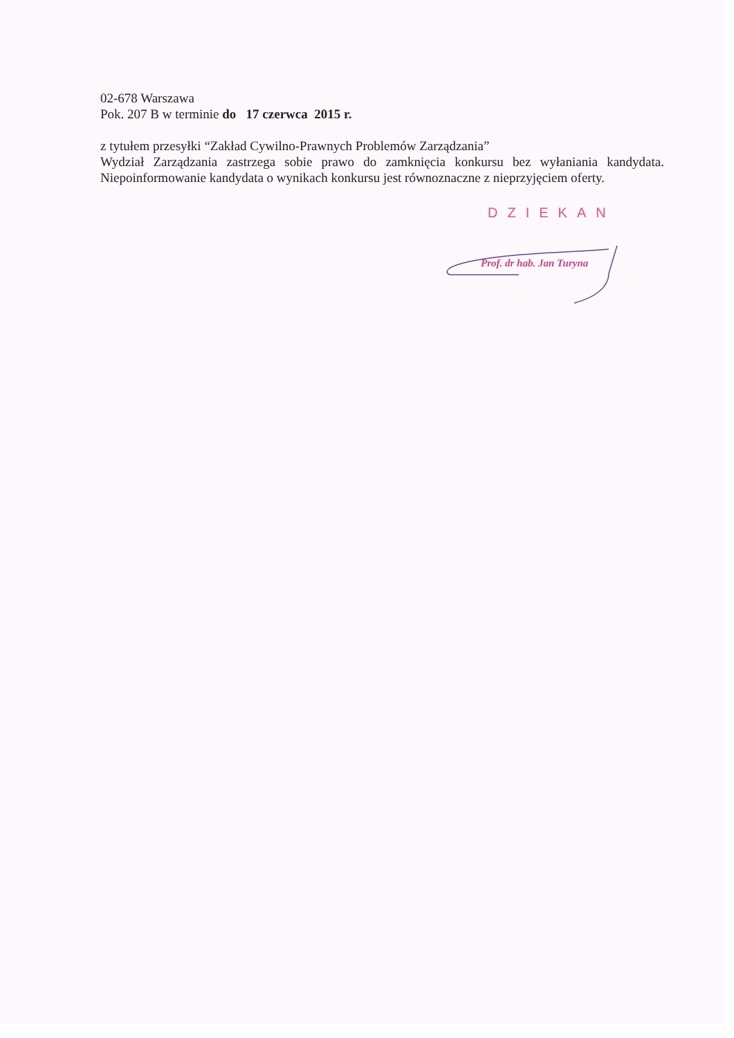02-678 Warszawa
Pok. 207 B w terminie do 17 czerwca 2015 r.
z tytułem przesyłki “Zakład Cywilno-Prawnych Problemów Zarządzania”
Wydział Zarządzania zastrzega sobie prawo do zamknięcia konkursu bez wyłaniania kandydata. Niepoinformowanie kandydata o wynikach konkursu jest równoznaczne z nieprzyjęciem oferty.
DZIEKAN
Prof. dr hab. Jan Turyna